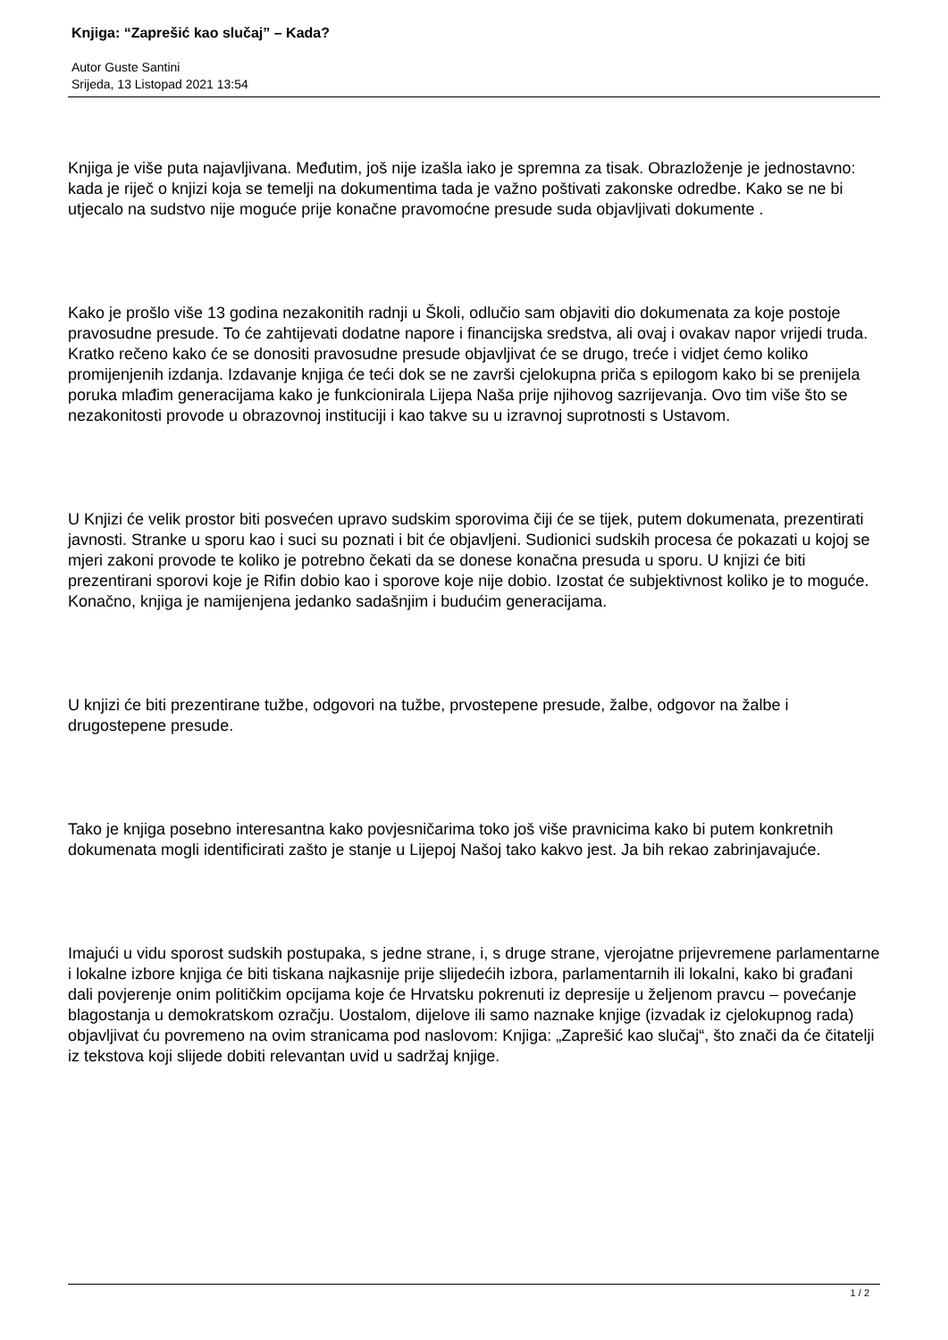Knjiga: “Zaprešić kao slučaj” – Kada?
Autor Guste Santini
Srijeda, 13 Listopad 2021 13:54
Knjiga je više puta najavljivana. Međutim, još nije izašla iako je spremna za tisak. Obrazloženje je jednostavno: kada je riječ o knjizi koja se temelji na dokumentima tada je važno poštivati zakonske odredbe. Kako se ne bi utjecalo na sudstvo nije moguće prije konačne pravomoćne presude suda objavljivati dokumente .
Kako je prošlo više 13 godina nezakonitih radnji u Školi, odlučio sam objaviti dio dokumenata za koje postoje pravosudne presude. To će zahtijevati dodatne napore i financijska sredstva, ali ovaj i ovakav napor vrijedi truda. Kratko rečeno kako će se donositi pravosudne presude objavljivat će se drugo, treće i vidjet ćemo koliko promijenjenih izdanja. Izdavanje knjiga će teći dok se ne završi cjelokupna priča s epilogom kako bi se prenijela poruka mlađim generacijama kako je funkcionirala Lijepa Naša prije njihovog sazrijevanja. Ovo tim više što se nezakonitosti provode u obrazovnoj instituciji i kao takve su u izravnoj suprotnosti s Ustavom.
U Knjizi će velik prostor biti posvećen upravo sudskim sporovima čiji će se tijek, putem dokumenata, prezentirati javnosti. Stranke u sporu kao i suci su poznati i bit će objavljeni. Sudionici sudskih procesa će pokazati u kojoj se mjeri zakoni provode te koliko je potrebno čekati da se donese konačna presuda u sporu. U knjizi će biti prezentirani sporovi koje je Rifin dobio kao i sporove koje nije dobio. Izostat će subjektivnost koliko je to moguće. Konačno, knjiga je namijenjena jedanko sadašnjim i budućim generacijama.
U knjizi će biti prezentirane tužbe, odgovori na tužbe, prvostepene presude, žalbe, odgovor na žalbe i drugostepene presude.
Tako je knjiga posebno interesantna kako povjesničarima toko još više pravnicima kako bi putem konkretnih dokumenata mogli identificirati zašto je stanje u Lijepoj Našoj tako kakvo jest. Ja bih rekao zabrinjavajuće.
Imajući u vidu sporost sudskih postupaka, s jedne strane, i, s druge strane, vjerojatne prijevremene parlamentarne i lokalne izbore knjiga će biti tiskana najkasnije prije slijedećih izbora, parlamentarnih ili lokalni, kako bi građani dali povjerenje onim političkim opcijama koje će Hrvatsku pokrenuti iz depresije u željenom pravcu – povećanje blagostanja u demokratskom ozračju. Uostalom, dijelove ili samo naznake knjige (izvadak iz cjelokupnog rada) objavljivat ću povremeno na ovim stranicama pod naslovom: Knjiga: „Zaprešić kao slučaj“, što znači da će čitatelji iz tekstova koji slijede dobiti relevantan uvid u sadržaj knjige.
1 / 2